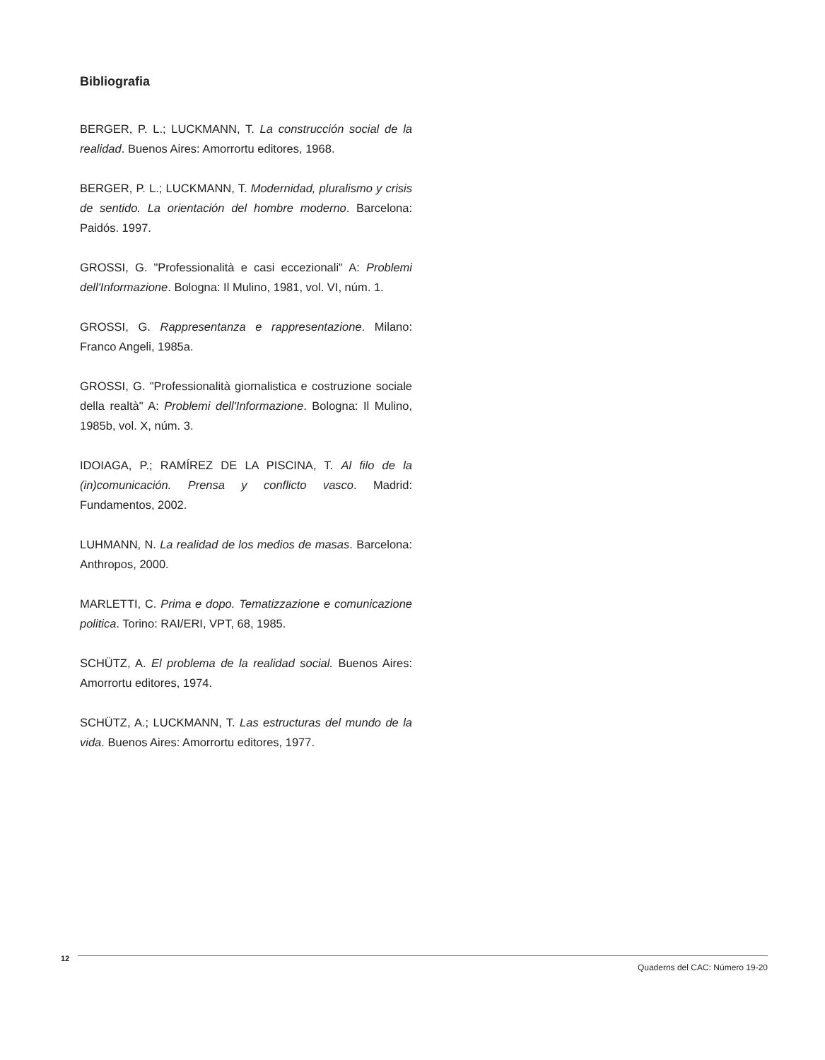Bibliografia
BERGER, P. L.; LUCKMANN, T. La construcción social de la realidad. Buenos Aires: Amorrortu editores, 1968.
BERGER, P. L.; LUCKMANN, T. Modernidad, pluralismo y crisis de sentido. La orientación del hombre moderno. Barcelona: Paidós. 1997.
GROSSI, G. "Professionalità e casi eccezionali" A: Problemi dell'Informazione. Bologna: Il Mulino, 1981, vol. VI, núm. 1.
GROSSI, G. Rappresentanza e rappresentazione. Milano: Franco Angeli, 1985a.
GROSSI, G. "Professionalità giornalistica e costruzione sociale della realtà" A: Problemi dell'Informazione. Bologna: Il Mulino, 1985b, vol. X, núm. 3.
IDOIAGA, P.; RAMÍREZ DE LA PISCINA, T. Al filo de la (in)comunicación. Prensa y conflicto vasco. Madrid: Fundamentos, 2002.
LUHMANN, N. La realidad de los medios de masas. Barcelona: Anthropos, 2000.
MARLETTI, C. Prima e dopo. Tematizzazione e comunicazione politica. Torino: RAI/ERI, VPT, 68, 1985.
SCHÜTZ, A. El problema de la realidad social. Buenos Aires: Amorrortu editores, 1974.
SCHÜTZ, A.; LUCKMANN, T. Las estructuras del mundo de la vida. Buenos Aires: Amorrortu editores, 1977.
12
Quaderns del CAC: Número 19-20